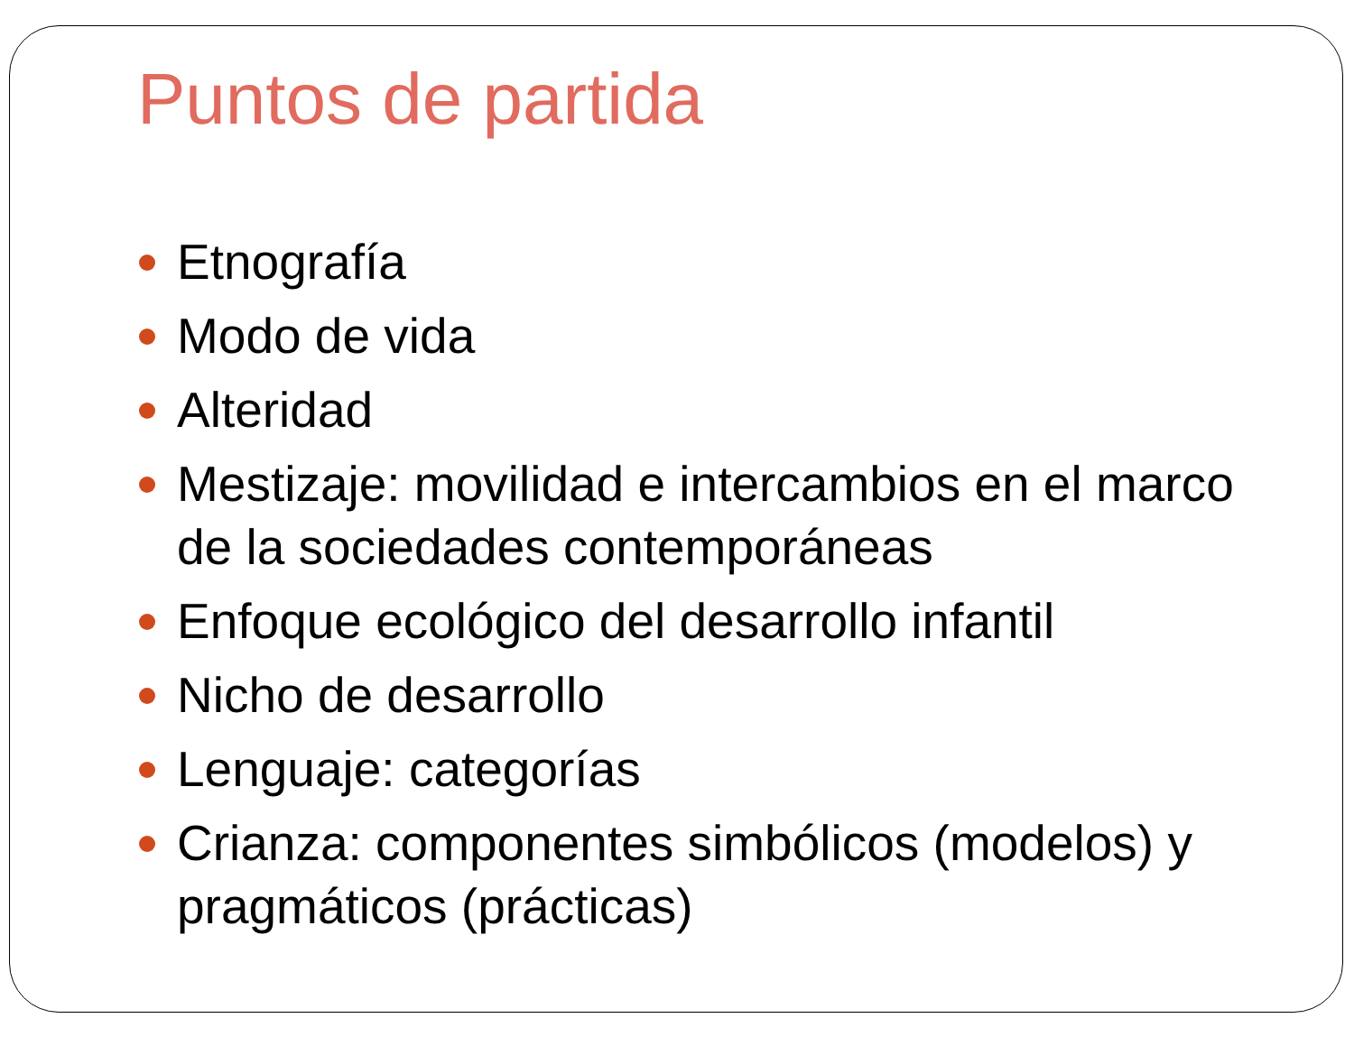Puntos de partida
Etnografía
Modo de vida
Alteridad
Mestizaje: movilidad e intercambios en el marco de la sociedades contemporáneas
Enfoque ecológico del desarrollo infantil
Nicho de desarrollo
Lenguaje: categorías
Crianza: componentes simbólicos (modelos) y pragmáticos (prácticas)